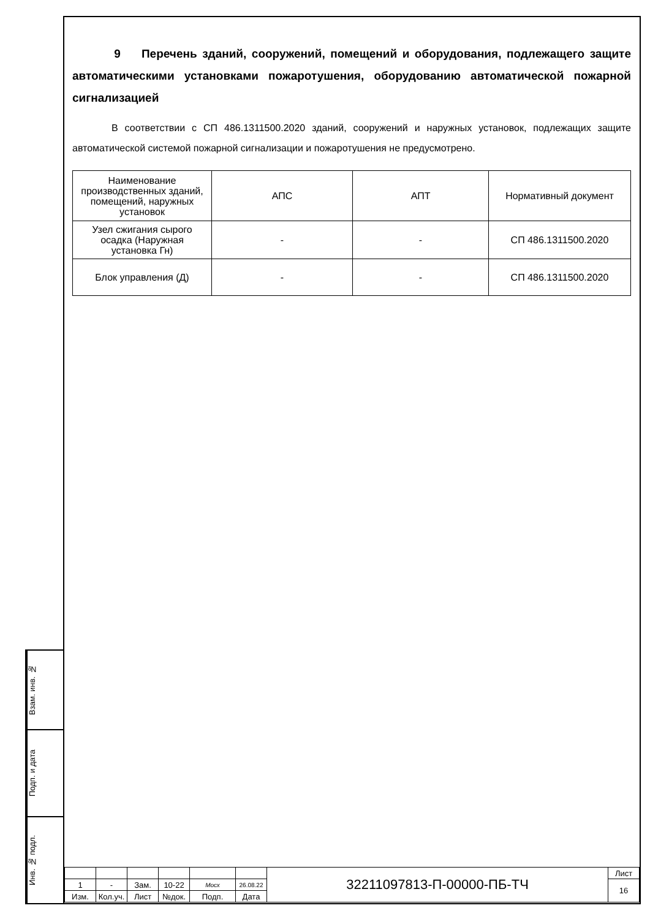9 Перечень зданий, сооружений, помещений и оборудования, подлежащего защите автоматическими установками пожаротушения, оборудованию автоматической пожарной сигнализацией
В соответствии с СП 486.1311500.2020 зданий, сооружений и наружных установок, подлежащих защите автоматической системой пожарной сигнализации и пожаротушения не предусмотрено.
| Наименование производственных зданий, помещений, наружных установок | АПС | АПТ | Нормативный документ |
| Узел сжигания сырого осадка (Наружная установка Гн) | - | - | СП 486.1311500.2020 |
| Блок управления (Д) | - | - | СП 486.1311500.2020 |
Взам. инв. №
Подп. и дата
Инв. № подл.
| | | | | | | 32211097813-П-00000-ПБ-ТЧ | Лист |
| 1 | - | Зам. | 10-22 | Мосх | 26.08.22 | | 16 |
| Изм. | Кол.уч. | Лист | №док. | Подп. | Дата | | |